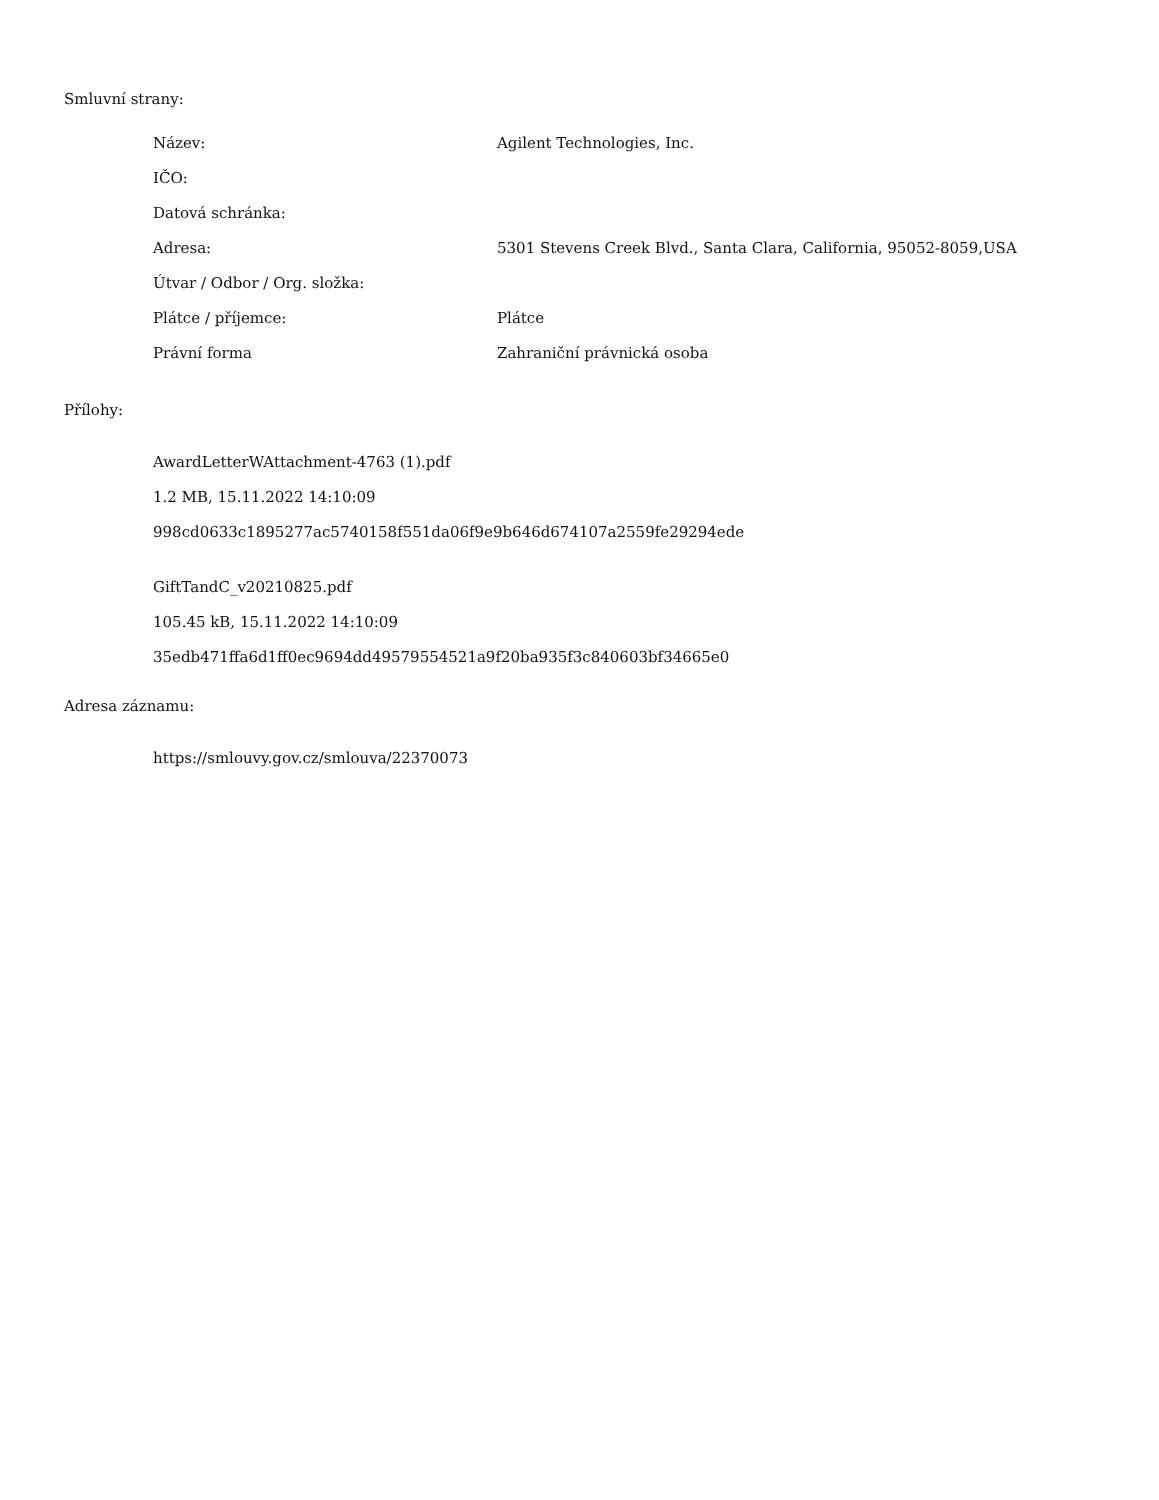Smluvní strany:
| Název: | Agilent Technologies, Inc. |
| IČO: | |
| Datová schránka: | |
| Adresa: | 5301 Stevens Creek Blvd., Santa Clara, California, 95052-8059,USA |
| Útvar / Odbor / Org. složka: | |
| Plátce / příjemce: | Plátce |
| Právní forma | Zahraniční právnická osoba |
Přílohy:
AwardLetterWAttachment-4763 (1).pdf
1.2 MB, 15.11.2022 14:10:09
998cd0633c1895277ac5740158f551da06f9e9b646d674107a2559fe29294ede
GiftTandC_v20210825.pdf
105.45 kB, 15.11.2022 14:10:09
35edb471ffa6d1ff0ec9694dd49579554521a9f20ba935f3c840603bf34665e0
Adresa záznamu:
https://smlouvy.gov.cz/smlouva/22370073